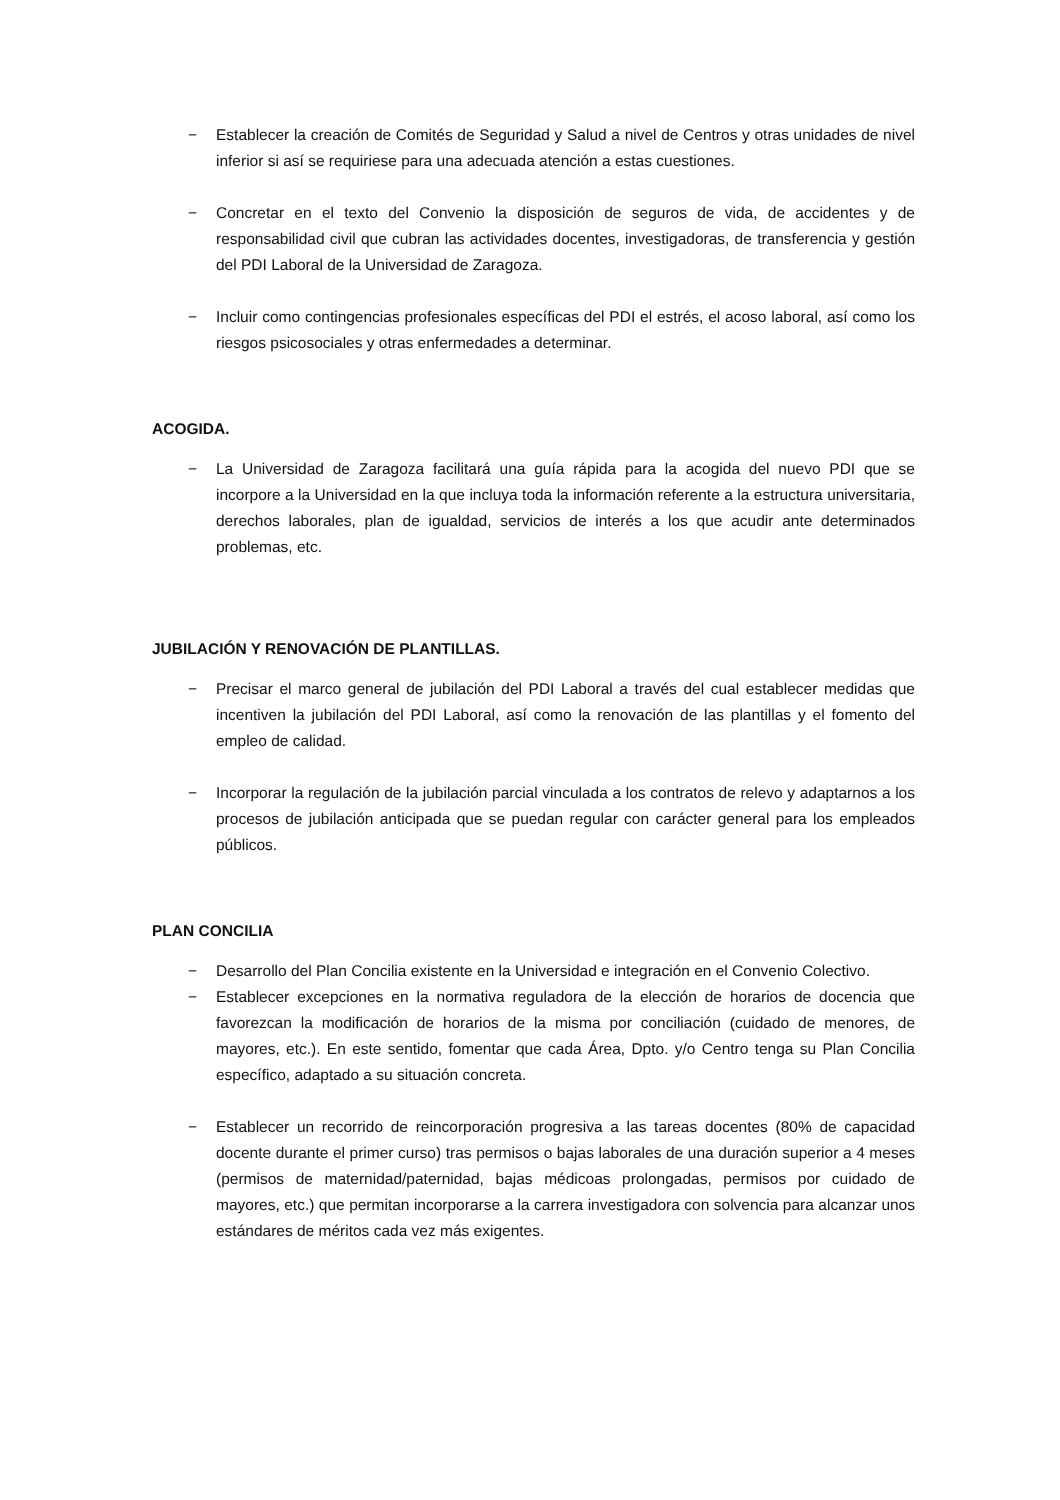− Establecer la creación de Comités de Seguridad y Salud a nivel de Centros y otras unidades de nivel inferior si así se requiriese para una adecuada atención a estas cuestiones.
− Concretar en el texto del Convenio la disposición de seguros de vida, de accidentes y de responsabilidad civil que cubran las actividades docentes, investigadoras, de transferencia y gestión del PDI Laboral de la Universidad de Zaragoza.
− Incluir como contingencias profesionales específicas del PDI el estrés, el acoso laboral, así como los riesgos psicosociales y otras enfermedades a determinar.
ACOGIDA.
− La Universidad de Zaragoza facilitará una guía rápida para la acogida del nuevo PDI que se incorpore a la Universidad en la que incluya toda la información referente a la estructura universitaria, derechos laborales, plan de igualdad, servicios de interés a los que acudir ante determinados problemas, etc.
JUBILACIÓN Y RENOVACIÓN DE PLANTILLAS.
− Precisar el marco general de jubilación del PDI Laboral a través del cual establecer medidas que incentiven la jubilación del PDI Laboral, así como la renovación de las plantillas y el fomento del empleo de calidad.
− Incorporar la regulación de la jubilación parcial vinculada a los contratos de relevo y adaptarnos a los procesos de jubilación anticipada que se puedan regular con carácter general para los empleados públicos.
PLAN CONCILIA
− Desarrollo del Plan Concilia existente en la Universidad e integración en el Convenio Colectivo.
− Establecer excepciones en la normativa reguladora de la elección de horarios de docencia que favorezcan la modificación de horarios de la misma por conciliación (cuidado de menores, de mayores, etc.). En este sentido, fomentar que cada Área, Dpto. y/o Centro tenga su Plan Concilia específico, adaptado a su situación concreta.
− Establecer un recorrido de reincorporación progresiva a las tareas docentes (80% de capacidad docente durante el primer curso) tras permisos o bajas laborales de una duración superior a 4 meses (permisos de maternidad/paternidad, bajas médicoas prolongadas, permisos por cuidado de mayores, etc.) que permitan incorporarse a la carrera investigadora con solvencia para alcanzar unos estándares de méritos cada vez más exigentes.